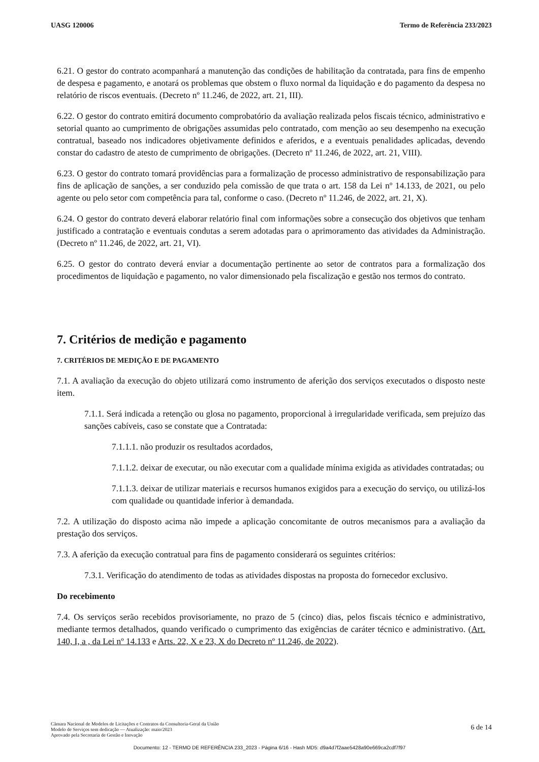UASG 120006 Termo de Referência 233/2023
6.21. O gestor do contrato acompanhará a manutenção das condições de habilitação da contratada, para fins de empenho de despesa e pagamento, e anotará os problemas que obstem o fluxo normal da liquidação e do pagamento da despesa no relatório de riscos eventuais. (Decreto nº 11.246, de 2022, art. 21, III).
6.22. O gestor do contrato emitirá documento comprobatório da avaliação realizada pelos fiscais técnico, administrativo e setorial quanto ao cumprimento de obrigações assumidas pelo contratado, com menção ao seu desempenho na execução contratual, baseado nos indicadores objetivamente definidos e aferidos, e a eventuais penalidades aplicadas, devendo constar do cadastro de atesto de cumprimento de obrigações. (Decreto nº 11.246, de 2022, art. 21, VIII).
6.23. O gestor do contrato tomará providências para a formalização de processo administrativo de responsabilização para fins de aplicação de sanções, a ser conduzido pela comissão de que trata o art. 158 da Lei nº 14.133, de 2021, ou pelo agente ou pelo setor com competência para tal, conforme o caso. (Decreto nº 11.246, de 2022, art. 21, X).
6.24. O gestor do contrato deverá elaborar relatório final com informações sobre a consecução dos objetivos que tenham justificado a contratação e eventuais condutas a serem adotadas para o aprimoramento das atividades da Administração. (Decreto nº 11.246, de 2022, art. 21, VI).
6.25. O gestor do contrato deverá enviar a documentação pertinente ao setor de contratos para a formalização dos procedimentos de liquidação e pagamento, no valor dimensionado pela fiscalização e gestão nos termos do contrato.
7. Critérios de medição e pagamento
7. CRITÉRIOS DE MEDIÇÃO E DE PAGAMENTO
7.1. A avaliação da execução do objeto utilizará como instrumento de aferição dos serviços executados o disposto neste item.
7.1.1. Será indicada a retenção ou glosa no pagamento, proporcional à irregularidade verificada, sem prejuízo das sanções cabíveis, caso se constate que a Contratada:
7.1.1.1. não produzir os resultados acordados,
7.1.1.2. deixar de executar, ou não executar com a qualidade mínima exigida as atividades contratadas; ou
7.1.1.3. deixar de utilizar materiais e recursos humanos exigidos para a execução do serviço, ou utilizá-los com qualidade ou quantidade inferior à demandada.
7.2. A utilização do disposto acima não impede a aplicação concomitante de outros mecanismos para a avaliação da prestação dos serviços.
7.3. A aferição da execução contratual para fins de pagamento considerará os seguintes critérios:
7.3.1. Verificação do atendimento de todas as atividades dispostas na proposta do fornecedor exclusivo.
Do recebimento
7.4. Os serviços serão recebidos provisoriamente, no prazo de 5 (cinco) dias, pelos fiscais técnico e administrativo, mediante termos detalhados, quando verificado o cumprimento das exigências de caráter técnico e administrativo. (Art. 140, I, a , da Lei nº 14.133 e Arts. 22, X e 23, X do Decreto nº 11.246, de 2022).
Câmara Nacional de Modelos de Licitações e Contratos da Consultoria-Geral da União
Modelo de Serviços sem dedicação — Atualização: maio/2023
Aprovado pela Secretaria de Gestão e Inovação
6 de 14
Documento: 12 - TERMO DE REFERÊNCIA 233_2023 - Página 6/16 - Hash MD5: d9a4d7f2aae5428a90e669ca2cdf7f97